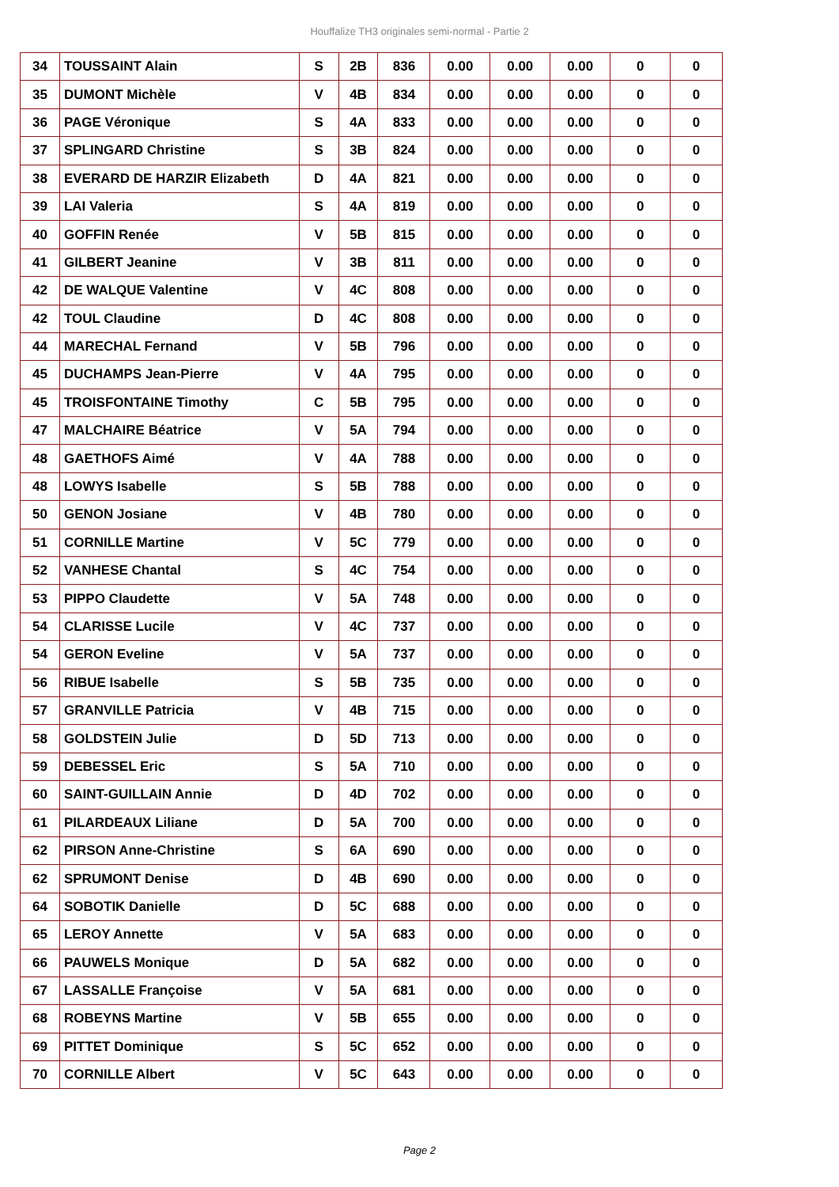Houffalize TH3 originales semi-normal - Partie 2
| 34 | TOUSSAINT Alain | S | 2B | 836 | 0.00 | 0.00 | 0.00 | 0 | 0 |
| 35 | DUMONT Michèle | V | 4B | 834 | 0.00 | 0.00 | 0.00 | 0 | 0 |
| 36 | PAGE Véronique | S | 4A | 833 | 0.00 | 0.00 | 0.00 | 0 | 0 |
| 37 | SPLINGARD Christine | S | 3B | 824 | 0.00 | 0.00 | 0.00 | 0 | 0 |
| 38 | EVERARD DE HARZIR Elizabeth | D | 4A | 821 | 0.00 | 0.00 | 0.00 | 0 | 0 |
| 39 | LAI Valeria | S | 4A | 819 | 0.00 | 0.00 | 0.00 | 0 | 0 |
| 40 | GOFFIN Renée | V | 5B | 815 | 0.00 | 0.00 | 0.00 | 0 | 0 |
| 41 | GILBERT Jeanine | V | 3B | 811 | 0.00 | 0.00 | 0.00 | 0 | 0 |
| 42 | DE WALQUE Valentine | V | 4C | 808 | 0.00 | 0.00 | 0.00 | 0 | 0 |
| 42 | TOUL Claudine | D | 4C | 808 | 0.00 | 0.00 | 0.00 | 0 | 0 |
| 44 | MARECHAL Fernand | V | 5B | 796 | 0.00 | 0.00 | 0.00 | 0 | 0 |
| 45 | DUCHAMPS Jean-Pierre | V | 4A | 795 | 0.00 | 0.00 | 0.00 | 0 | 0 |
| 45 | TROISFONTAINE Timothy | C | 5B | 795 | 0.00 | 0.00 | 0.00 | 0 | 0 |
| 47 | MALCHAIRE Béatrice | V | 5A | 794 | 0.00 | 0.00 | 0.00 | 0 | 0 |
| 48 | GAETHOFS Aimé | V | 4A | 788 | 0.00 | 0.00 | 0.00 | 0 | 0 |
| 48 | LOWYS Isabelle | S | 5B | 788 | 0.00 | 0.00 | 0.00 | 0 | 0 |
| 50 | GENON Josiane | V | 4B | 780 | 0.00 | 0.00 | 0.00 | 0 | 0 |
| 51 | CORNILLE Martine | V | 5C | 779 | 0.00 | 0.00 | 0.00 | 0 | 0 |
| 52 | VANHESE Chantal | S | 4C | 754 | 0.00 | 0.00 | 0.00 | 0 | 0 |
| 53 | PIPPO Claudette | V | 5A | 748 | 0.00 | 0.00 | 0.00 | 0 | 0 |
| 54 | CLARISSE Lucile | V | 4C | 737 | 0.00 | 0.00 | 0.00 | 0 | 0 |
| 54 | GERON Eveline | V | 5A | 737 | 0.00 | 0.00 | 0.00 | 0 | 0 |
| 56 | RIBUE Isabelle | S | 5B | 735 | 0.00 | 0.00 | 0.00 | 0 | 0 |
| 57 | GRANVILLE Patricia | V | 4B | 715 | 0.00 | 0.00 | 0.00 | 0 | 0 |
| 58 | GOLDSTEIN Julie | D | 5D | 713 | 0.00 | 0.00 | 0.00 | 0 | 0 |
| 59 | DEBESSEL Eric | S | 5A | 710 | 0.00 | 0.00 | 0.00 | 0 | 0 |
| 60 | SAINT-GUILLAIN Annie | D | 4D | 702 | 0.00 | 0.00 | 0.00 | 0 | 0 |
| 61 | PILARDEAUX Liliane | D | 5A | 700 | 0.00 | 0.00 | 0.00 | 0 | 0 |
| 62 | PIRSON Anne-Christine | S | 6A | 690 | 0.00 | 0.00 | 0.00 | 0 | 0 |
| 62 | SPRUMONT Denise | D | 4B | 690 | 0.00 | 0.00 | 0.00 | 0 | 0 |
| 64 | SOBOTIK Danielle | D | 5C | 688 | 0.00 | 0.00 | 0.00 | 0 | 0 |
| 65 | LEROY Annette | V | 5A | 683 | 0.00 | 0.00 | 0.00 | 0 | 0 |
| 66 | PAUWELS Monique | D | 5A | 682 | 0.00 | 0.00 | 0.00 | 0 | 0 |
| 67 | LASSALLE Françoise | V | 5A | 681 | 0.00 | 0.00 | 0.00 | 0 | 0 |
| 68 | ROBEYNS Martine | V | 5B | 655 | 0.00 | 0.00 | 0.00 | 0 | 0 |
| 69 | PITTET Dominique | S | 5C | 652 | 0.00 | 0.00 | 0.00 | 0 | 0 |
| 70 | CORNILLE Albert | V | 5C | 643 | 0.00 | 0.00 | 0.00 | 0 | 0 |
Page 2